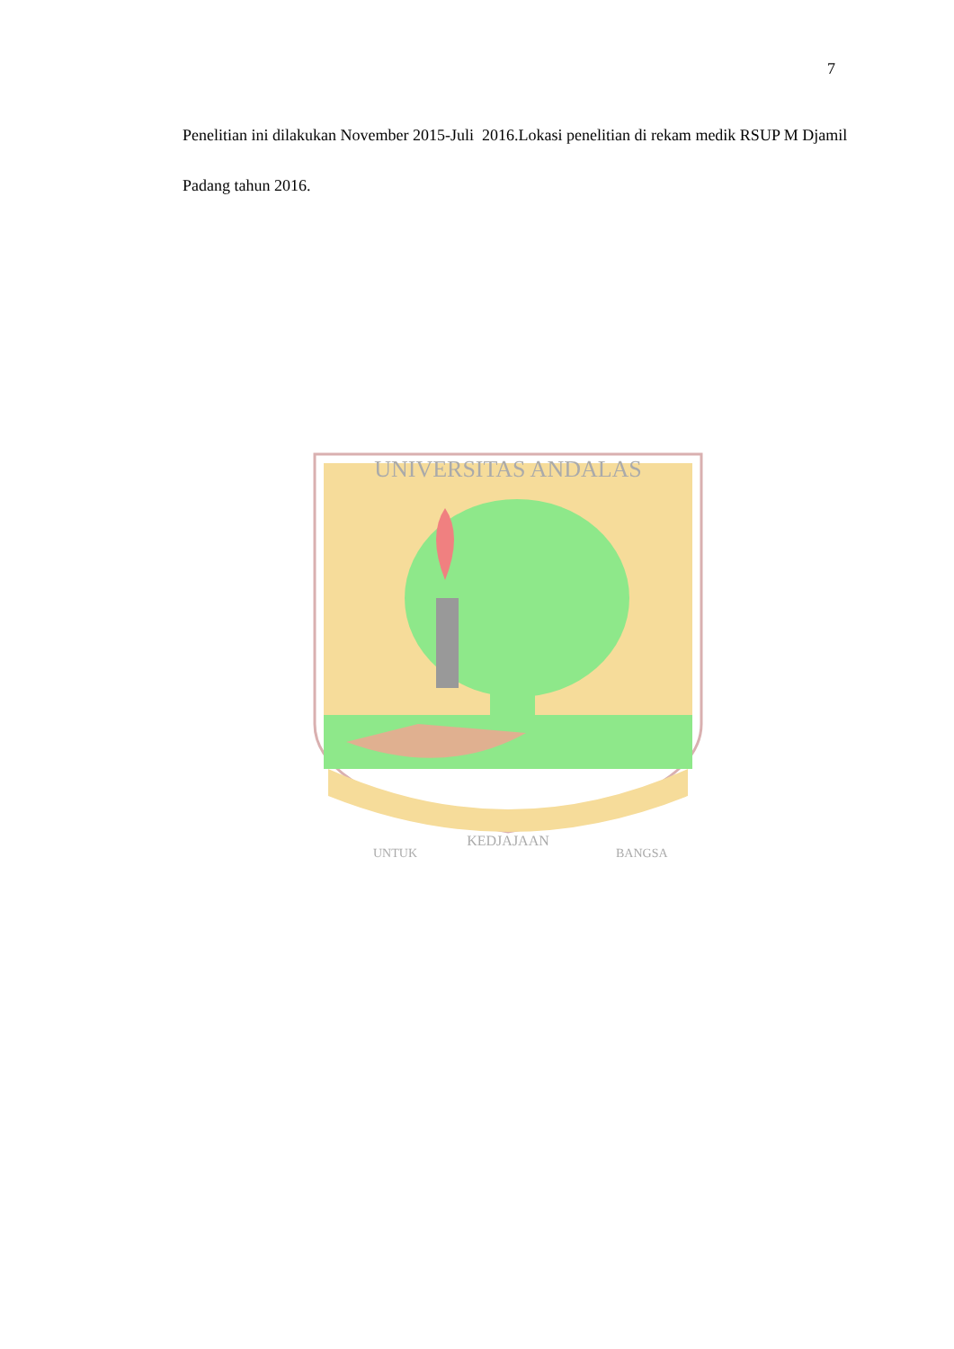7
Penelitian ini dilakukan November 2015-Juli 2016.Lokasi penelitian di rekam medik RSUP M Djamil Padang tahun 2016.
UNIVERSITAS ANDALAS
UNTUK
KEDJAJAAN
BANGSA